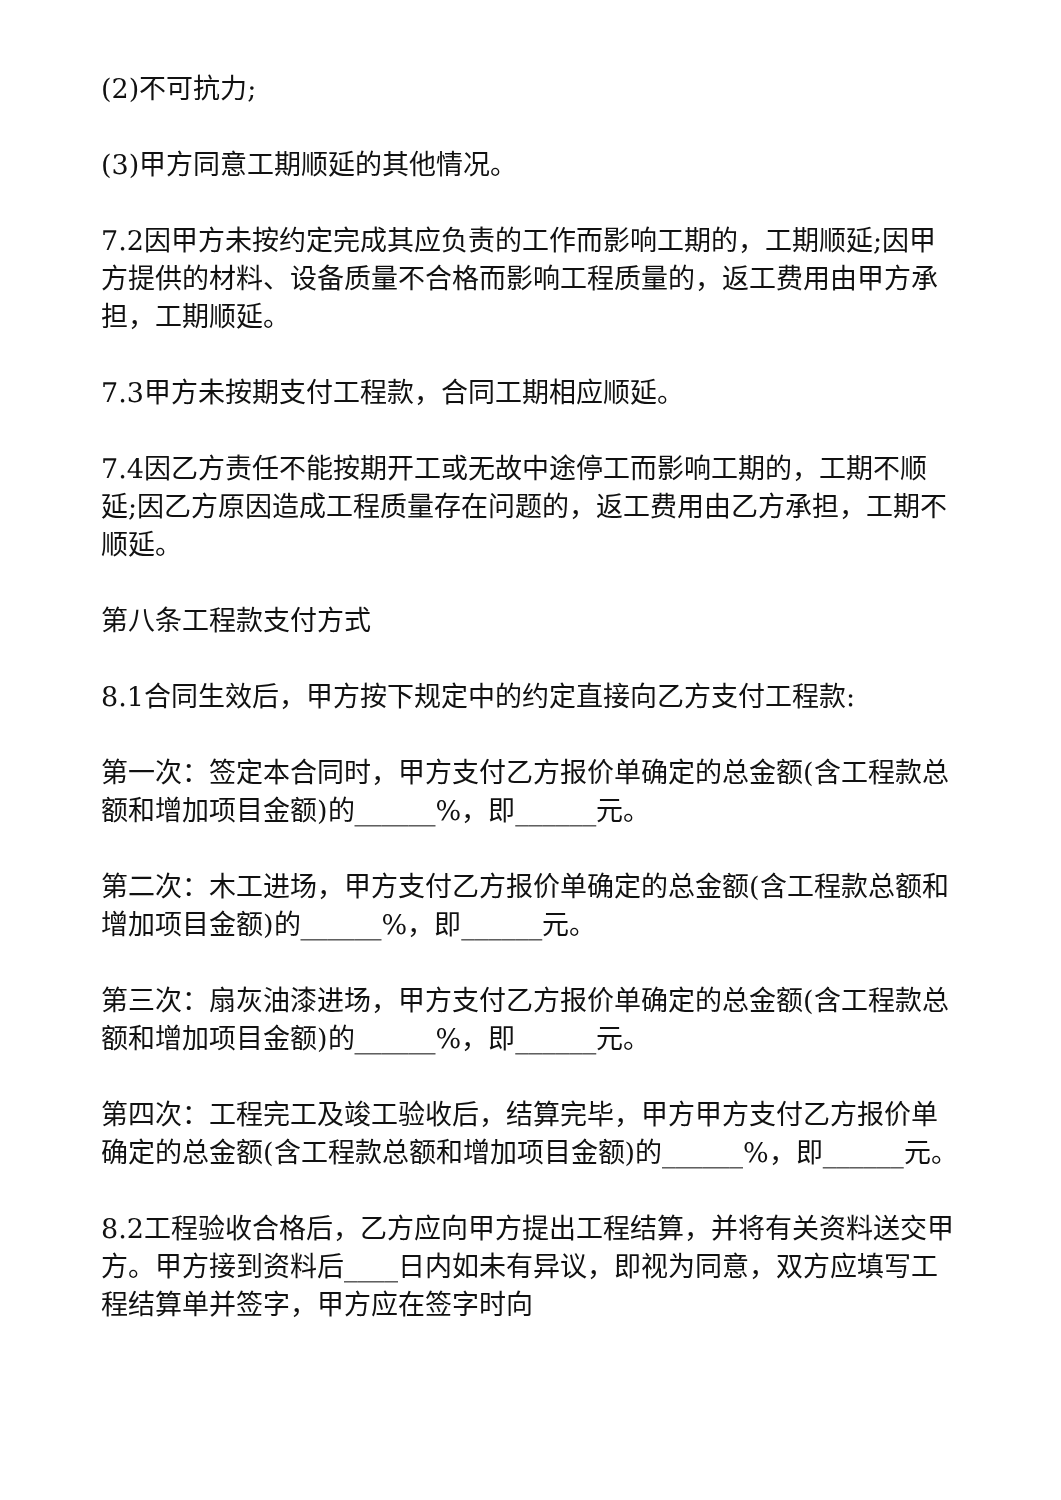(2)不可抗力;
(3)甲方同意工期顺延的其他情况。
7.2因甲方未按约定完成其应负责的工作而影响工期的，工期顺延;因甲方提供的材料、设备质量不合格而影响工程质量的，返工费用由甲方承担，工期顺延。
7.3甲方未按期支付工程款，合同工期相应顺延。
7.4因乙方责任不能按期开工或无故中途停工而影响工期的，工期不顺延;因乙方原因造成工程质量存在问题的，返工费用由乙方承担，工期不顺延。
第八条工程款支付方式
8.1合同生效后，甲方按下规定中的约定直接向乙方支付工程款:
第一次：签定本合同时，甲方支付乙方报价单确定的总金额(含工程款总额和增加项目金额)的______%，即______元。
第二次：木工进场，甲方支付乙方报价单确定的总金额(含工程款总额和增加项目金额)的______%，即______元。
第三次：扇灰油漆进场，甲方支付乙方报价单确定的总金额(含工程款总额和增加项目金额)的______%，即______元。
第四次：工程完工及竣工验收后，结算完毕，甲方甲方支付乙方报价单确定的总金额(含工程款总额和增加项目金额)的______%，即______元。
8.2工程验收合格后，乙方应向甲方提出工程结算，并将有关资料送交甲方。甲方接到资料后____日内如未有异议，即视为同意，双方应填写工程结算单并签字，甲方应在签字时向